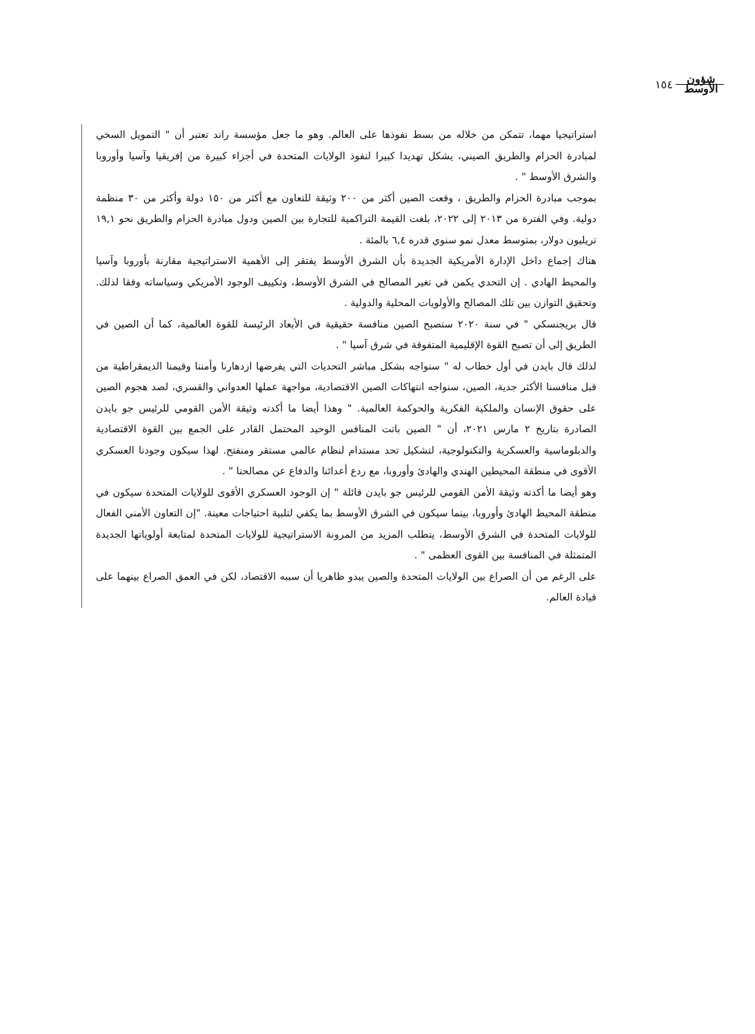شؤون
الأوسط ١٥٤
استراتيجيا مهما، تتمكن من خلاله من بسط نفوذها على العالم. وهو ما جعل مؤسسة راند تعتبر أن " التمويل السخي لمبادرة الحزام والطريق الصيني، يشكل تهديدا كبيرا لنفوذ الولايات المتحدة في أجزاء كبيرة من إفريقيا وآسيا وأوروبا والشرق الأوسط " .
بموجب مبادرة الحزام والطريق ، وقعت الصين أكثر من ٢٠٠ وثيقة للتعاون مع أكثر من ١٥٠ دولة وأكثر من ٣٠ منظمة دولية. وفي الفترة من ٢٠١٣ إلى ٢٠٢٢، بلغت القيمة التراكمية للتجارة بين الصين ودول مبادرة الحزام والطريق نحو ١٩,١ تريليون دولار، بمتوسط معدل نمو سنوي قدره ٦,٤ بالمئة .
هناك إجماع داخل الإدارة الأمريكية الجديدة بأن الشرق الأوسط يفتقر إلى الأهمية الاستراتيجية مقارنة بأوروبا وآسيا والمحيط الهادي . إن التحدي يكمن في تغير المصالح في الشرق الأوسط، وتكييف الوجود الأمريكي وسياساته وفقا لذلك. وتحقيق التوازن بين تلك المصالح والأولويات المحلية والدولية .
قال بريجنسكي " في سنة ٢٠٢٠ ستصبح الصين منافسة حقيقية في الأبعاد الرئيسة للقوة العالمية، كما أن الصين في الطريق إلى أن تصبح القوة الإقليمية المتفوقة في شرق آسيا " .
لذلك قال بايدن في أول خطاب له " سنواجه بشكل مباشر التحديات التي يفرضها ازدهارنا وأمننا وقيمنا الديمقراطية من قبل منافسنا الأكثر جدية، الصين، سنواجه انتهاكات الصين الاقتصادية، مواجهة عملها العدواني والقسري، لصد هجوم الصين على حقوق الإنسان والملكية الفكرية والحوكمة العالمية. " وهذا أيضا ما أكدته وثيقة الأمن القومي للرئيس جو بايدن الصادرة بتاريخ ٢ مارس ٢٠٢١، أن " الصين باتت المنافس الوحيد المحتمل القادر على الجمع بين القوة الاقتصادية والدبلوماسية والعسكرية والتكنولوجية، لتشكيل تحد مستدام لنظام عالمي مستقر ومنفتح. لهذا سيكون وجودنا العسكري الأقوى في منطقة المحيطين الهندي والهادئ وأوروبا، مع ردع أعدائنا والدفاع عن مصالحنا " .
وهو أيضا ما أكدته وثيقة الأمن القومي للرئيس جو بايدن قائلة " إن الوجود العسكري الأقوى للولايات المتحدة سيكون في منطقة المحيط الهادئ وأوروبا، بينما سيكون في الشرق الأوسط بما يكفي لتلبية احتياجات معينة. "إن التعاون الأمني الفعال للولايات المتحدة في الشرق الأوسط، يتطلب المزيد من المرونة الاستراتيجية للولايات المتحدة لمتابعة أولوياتها الجديدة المتمثلة في المنافسة بين القوى العظمى " .
على الرغم من أن الصراع بين الولايات المتحدة والصين يبدو ظاهريا أن سببه الاقتصاد، لكن في العمق الصراع بينهما على قيادة العالم.